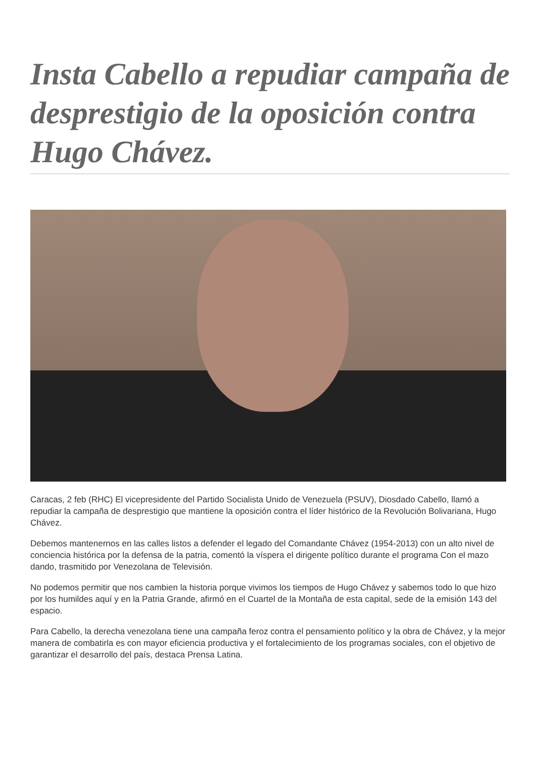Insta Cabello a repudiar campaña de desprestigio de la oposición contra Hugo Chávez.
Caracas, 2 feb (RHC) El vicepresidente del Partido Socialista Unido de Venezuela (PSUV), Diosdado Cabello, llamó a repudiar la campaña de desprestigio que mantiene la oposición contra el líder histórico de la Revolución Bolivariana, Hugo Chávez.
Debemos mantenernos en las calles listos a defender el legado del Comandante Chávez (1954-2013) con un alto nivel de conciencia histórica por la defensa de la patria, comentó la víspera el dirigente político durante el programa Con el mazo dando, trasmitido por Venezolana de Televisión.
No podemos permitir que nos cambien la historia porque vivimos los tiempos de Hugo Chávez y sabemos todo lo que hizo por los humildes aquí y en la Patria Grande, afirmó en el Cuartel de la Montaña de esta capital, sede de la emisión 143 del espacio.
Para Cabello, la derecha venezolana tiene una campaña feroz contra el pensamiento político y la obra de Chávez, y la mejor manera de combatirla es con mayor eficiencia productiva y el fortalecimiento de los programas sociales, con el objetivo de garantizar el desarrollo del país, destaca Prensa Latina.